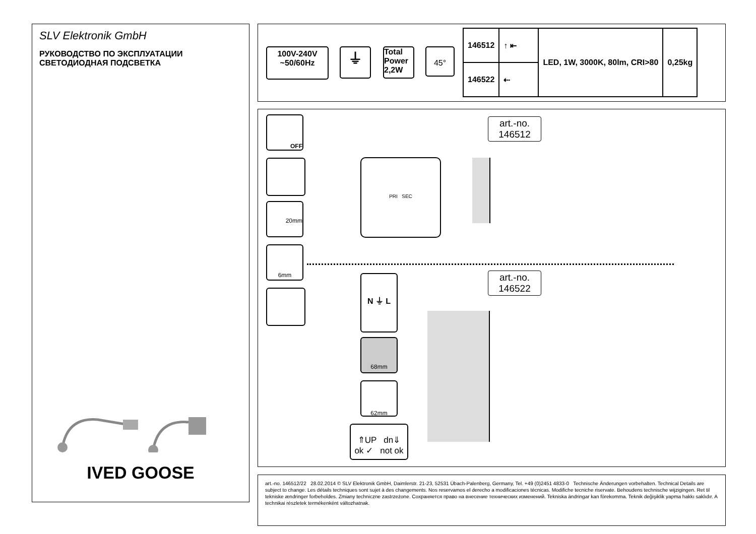SLV Elektronik GmbH
РУКОВОДСТВО ПО ЭКСПЛУАТАЦИИ
СВЕТОДИОДНАЯ ПОДСВЕТКА
IVED GOOSE
100V-240V
~50/60Hz
⏚
Total Power 2,2W
45°
| 146512 | ↑ ⇤ | LED, 1W, 3000K, 80lm, CRI>80 | 0,25kg |
| 146522 | ⇠ | | |
OFF
20mm
6mm
art.-no.
146512
PRI SEC
art.-no.
146522
N ⏚ L
68mm
62mm
⇑UP dn⇓
ok ✓ not ok
art.-no. 146512/22 28.02.2014 © SLV Elektronik GmbH, Daimlerstr. 21-23, 52531 Übach-Palenberg, Germany, Tel. +49 (0)2451 4833-0 Technische Änderungen vorbehalten. Technical Details are subject to change. Les détails techniques sont sujet à des changements. Nos reservamos el derecho a modificaciones técnicas. Modifiche tecniche riservate. Behoudens technische wijzigingen. Ret til tekniske ændringer forbeholdes. Zmiany techniczne zastrzeżone. Сохраняется право на внесение технических изменений. Tekniska ändringar kan förekomma. Teknik değişiklik yapma hakkı saklıdır. A technikai részletek termékenként változhatnak.